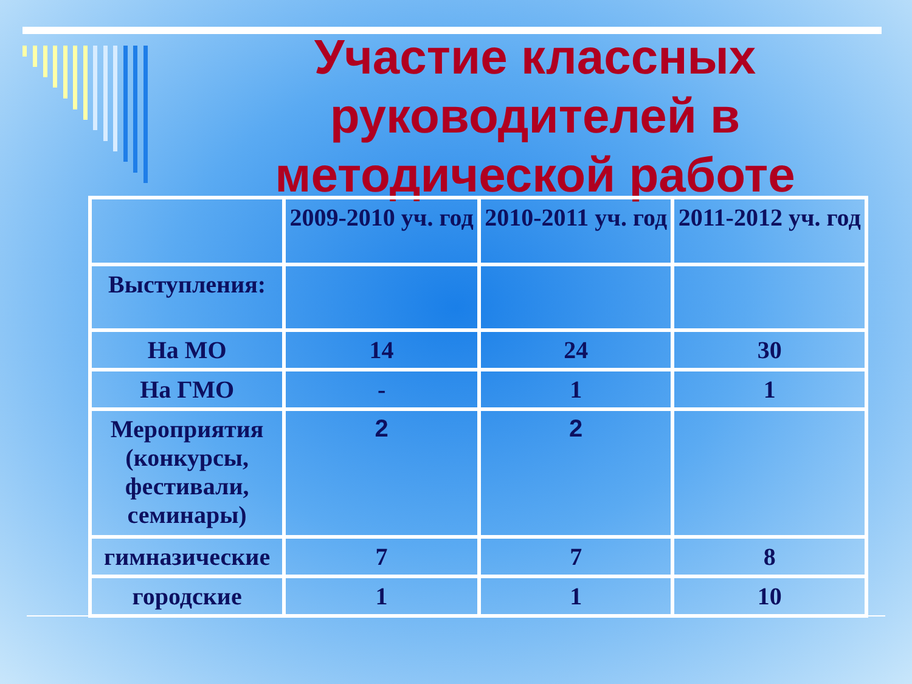Участие классных руководителей в методической работе
| | 2009-2010 уч. год | 2010-2011 уч. год | 2011-2012 уч. год |
| Выступления: | | | |
| На МО | 14 | 24 | 30 |
| На ГМО | - | 1 | 1 |
| Мероприятия (конкурсы, фестивали, семинары) | 2 | 2 | |
| гимназические | 7 | 7 | 8 |
| городские | 1 | 1 | 10 |